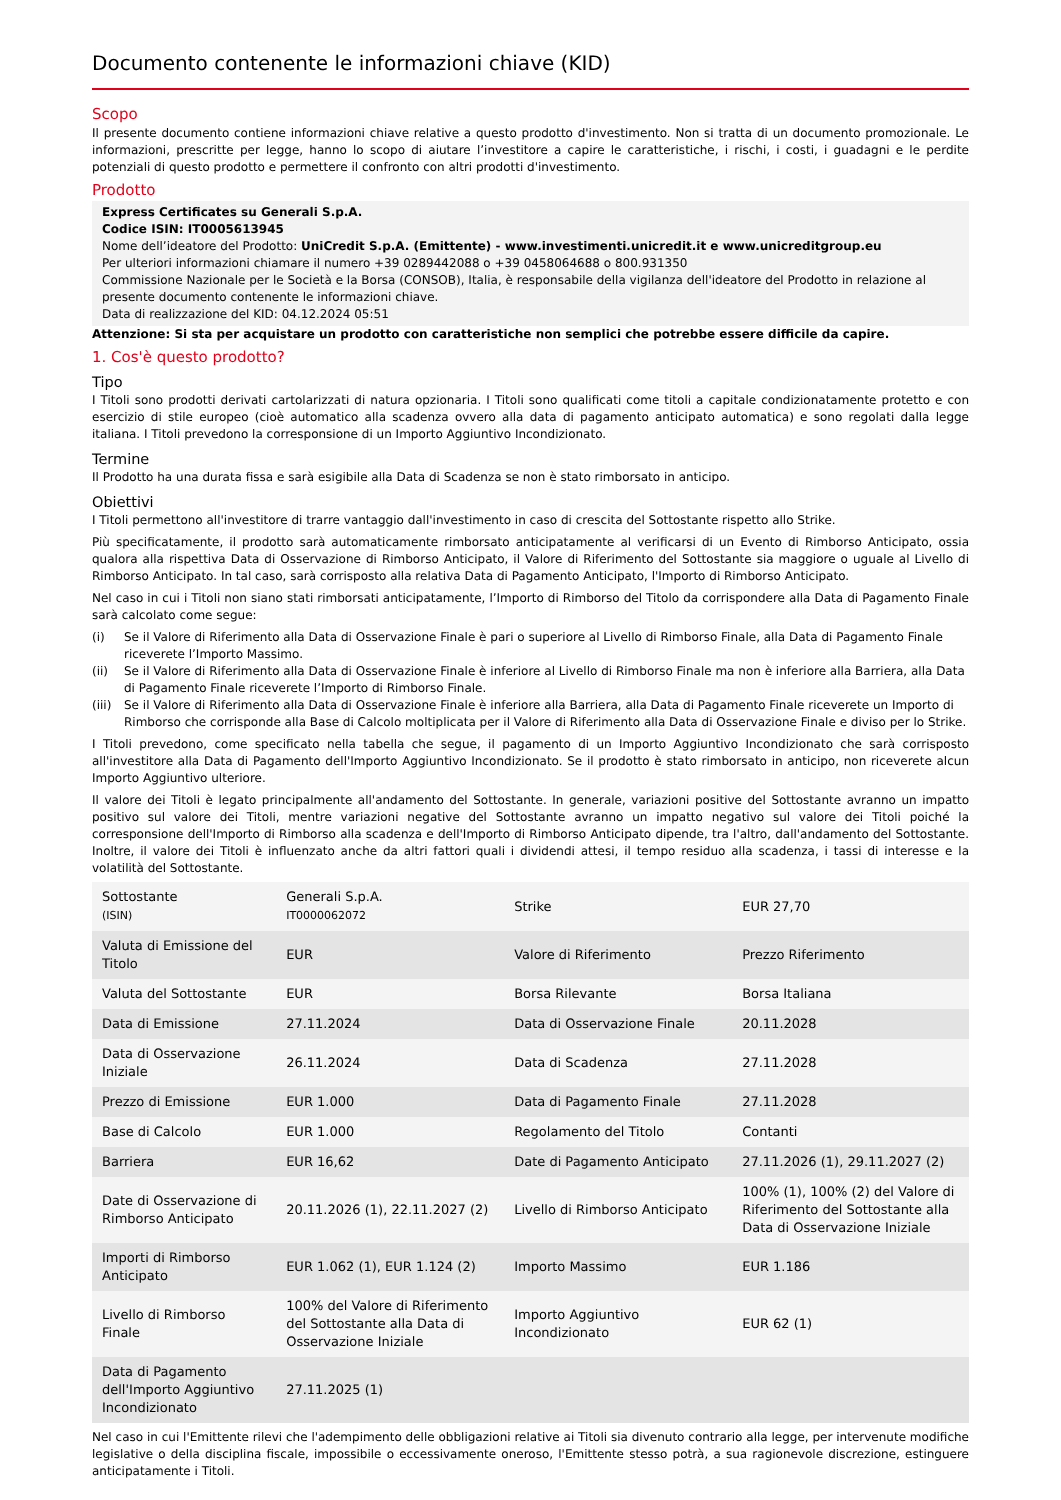Documento contenente le informazioni chiave (KID)
Scopo
Il presente documento contiene informazioni chiave relative a questo prodotto d'investimento. Non si tratta di un documento promozionale. Le informazioni, prescritte per legge, hanno lo scopo di aiutare l’investitore a capire le caratteristiche, i rischi, i costi, i guadagni e le perdite potenziali di questo prodotto e permettere il confronto con altri prodotti d'investimento.
Prodotto
Express Certificates su Generali S.p.A.
Codice ISIN: IT0005613945
Nome dell’ideatore del Prodotto: UniCredit S.p.A. (Emittente) - www.investimenti.unicredit.it e www.unicreditgroup.eu
Per ulteriori informazioni chiamare il numero +39 0289442088 o +39 0458064688 o 800.931350
Commissione Nazionale per le Società e la Borsa (CONSOB), Italia, è responsabile della vigilanza dell'ideatore del Prodotto in relazione al presente documento contenente le informazioni chiave.
Data di realizzazione del KID: 04.12.2024 05:51
Attenzione: Si sta per acquistare un prodotto con caratteristiche non semplici che potrebbe essere difficile da capire.
1. Cos'è questo prodotto?
Tipo
I Titoli sono prodotti derivati cartolarizzati di natura opzionaria. I Titoli sono qualificati come titoli a capitale condizionatamente protetto e con esercizio di stile europeo (cioè automatico alla scadenza ovvero alla data di pagamento anticipato automatica) e sono regolati dalla legge italiana. I Titoli prevedono la corresponsione di un Importo Aggiuntivo Incondizionato.
Termine
Il Prodotto ha una durata fissa e sarà esigibile alla Data di Scadenza se non è stato rimborsato in anticipo.
Obiettivi
I Titoli permettono all'investitore di trarre vantaggio dall'investimento in caso di crescita del Sottostante rispetto allo Strike.
Più specificatamente, il prodotto sarà automaticamente rimborsato anticipatamente al verificarsi di un Evento di Rimborso Anticipato, ossia qualora alla rispettiva Data di Osservazione di Rimborso Anticipato, il Valore di Riferimento del Sottostante sia maggiore o uguale al Livello di Rimborso Anticipato. In tal caso, sarà corrisposto alla relativa Data di Pagamento Anticipato, l'Importo di Rimborso Anticipato.
Nel caso in cui i Titoli non siano stati rimborsati anticipatamente, l’Importo di Rimborso del Titolo da corrispondere alla Data di Pagamento Finale sarà calcolato come segue:
(i) Se il Valore di Riferimento alla Data di Osservazione Finale è pari o superiore al Livello di Rimborso Finale, alla Data di Pagamento Finale riceverete l’Importo Massimo.
(ii) Se il Valore di Riferimento alla Data di Osservazione Finale è inferiore al Livello di Rimborso Finale ma non è inferiore alla Barriera, alla Data di Pagamento Finale riceverete l’Importo di Rimborso Finale.
(iii) Se il Valore di Riferimento alla Data di Osservazione Finale è inferiore alla Barriera, alla Data di Pagamento Finale riceverete un Importo di Rimborso che corrisponde alla Base di Calcolo moltiplicata per il Valore di Riferimento alla Data di Osservazione Finale e diviso per lo Strike.
I Titoli prevedono, come specificato nella tabella che segue, il pagamento di un Importo Aggiuntivo Incondizionato che sarà corrisposto all'investitore alla Data di Pagamento dell'Importo Aggiuntivo Incondizionato. Se il prodotto è stato rimborsato in anticipo, non riceverete alcun Importo Aggiuntivo ulteriore.
Il valore dei Titoli è legato principalmente all'andamento del Sottostante. In generale, variazioni positive del Sottostante avranno un impatto positivo sul valore dei Titoli, mentre variazioni negative del Sottostante avranno un impatto negativo sul valore dei Titoli poiché la corresponsione dell'Importo di Rimborso alla scadenza e dell'Importo di Rimborso Anticipato dipende, tra l'altro, dall'andamento del Sottostante. Inoltre, il valore dei Titoli è influenzato anche da altri fattori quali i dividendi attesi, il tempo residuo alla scadenza, i tassi di interesse e la volatilità del Sottostante.
| Sottostante (ISIN) | Generali S.p.A. IT0000062072 | Strike | EUR 27,70 |
| Valuta di Emissione del Titolo | EUR | Valore di Riferimento | Prezzo Riferimento |
| Valuta del Sottostante | EUR | Borsa Rilevante | Borsa Italiana |
| Data di Emissione | 27.11.2024 | Data di Osservazione Finale | 20.11.2028 |
| Data di Osservazione Iniziale | 26.11.2024 | Data di Scadenza | 27.11.2028 |
| Prezzo di Emissione | EUR 1.000 | Data di Pagamento Finale | 27.11.2028 |
| Base di Calcolo | EUR 1.000 | Regolamento del Titolo | Contanti |
| Barriera | EUR 16,62 | Date di Pagamento Anticipato | 27.11.2026 (1), 29.11.2027 (2) |
| Date di Osservazione di Rimborso Anticipato | 20.11.2026 (1), 22.11.2027 (2) | Livello di Rimborso Anticipato | 100% (1), 100% (2) del Valore di Riferimento del Sottostante alla Data di Osservazione Iniziale |
| Importi di Rimborso Anticipato | EUR 1.062 (1), EUR 1.124 (2) | Importo Massimo | EUR 1.186 |
| Livello di Rimborso Finale | 100% del Valore di Riferimento del Sottostante alla Data di Osservazione Iniziale | Importo Aggiuntivo Incondizionato | EUR 62 (1) |
| Data di Pagamento dell'Importo Aggiuntivo Incondizionato | 27.11.2025 (1) | | |
Nel caso in cui l'Emittente rilevi che l'adempimento delle obbligazioni relative ai Titoli sia divenuto contrario alla legge, per intervenute modifiche legislative o della disciplina fiscale, impossibile o eccessivamente oneroso, l'Emittente stesso potrà, a sua ragionevole discrezione, estinguere anticipatamente i Titoli.